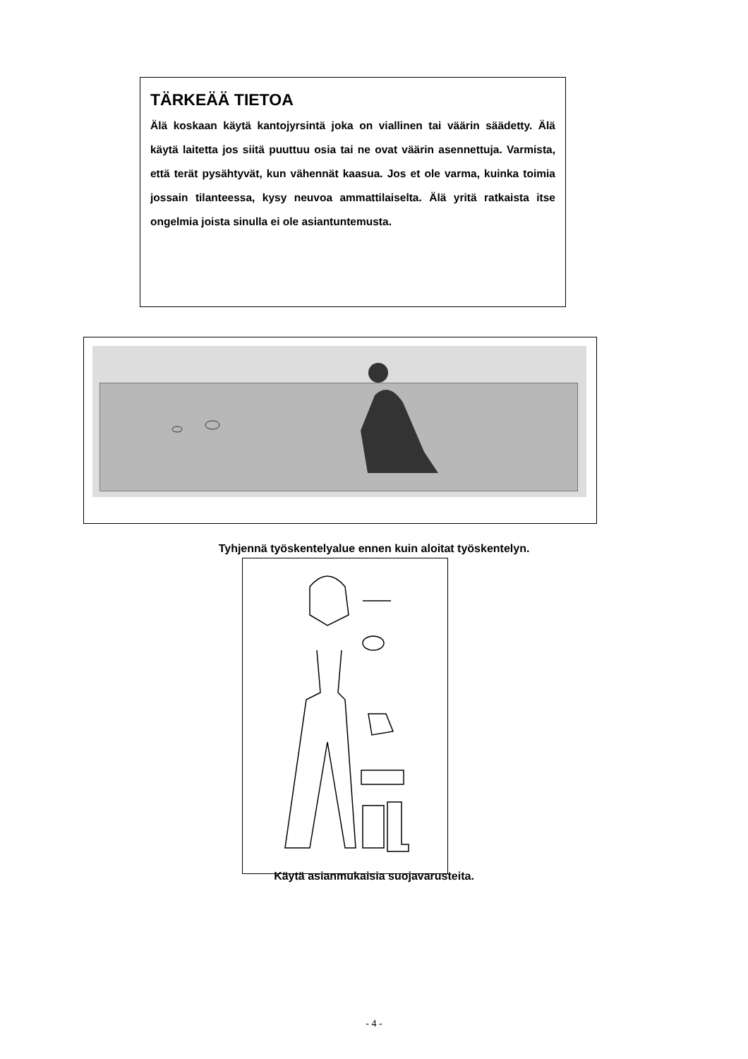TÄRKEÄÄ TIETOA
Älä koskaan käytä kantojyrsintä joka on viallinen tai väärin säädetty. Älä käytä laitetta jos siitä puuttuu osia tai ne ovat väärin asennettuja. Varmista, että terät pysähtyvät, kun vähennät kaasua. Jos et ole varma, kuinka toimia jossain tilanteessa, kysy neuvoa ammattilaiselta. Älä yritä ratkaista itse ongelmia joista sinulla ei ole asiantuntemusta.
Tyhjennä työskentelyalue ennen kuin aloitat työskentelyn.
Käytä asianmukaisia suojavarusteita.
- 4 -